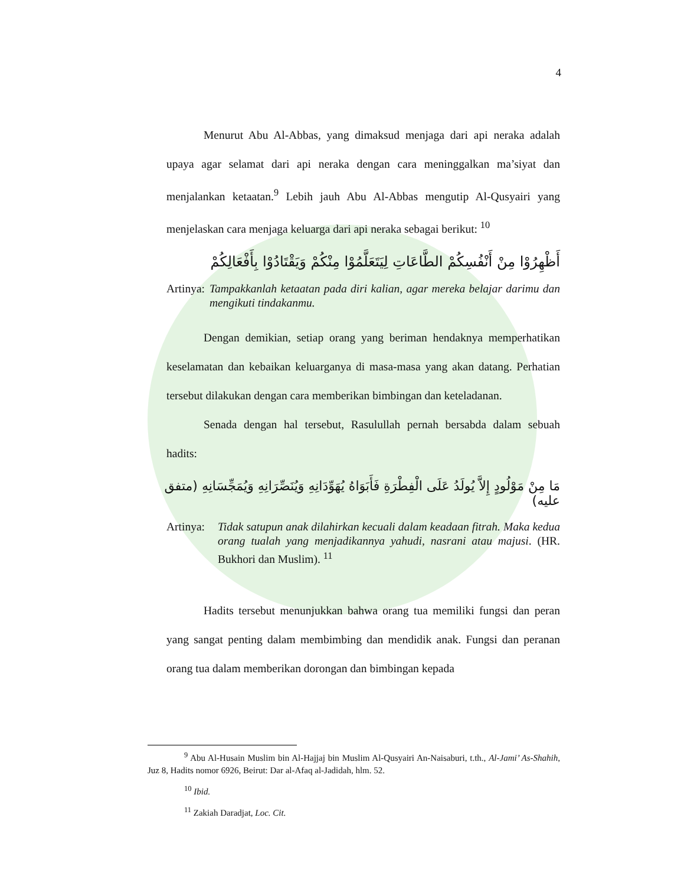4
Menurut Abu Al-Abbas, yang dimaksud menjaga dari api neraka adalah upaya agar selamat dari api neraka dengan cara meninggalkan ma’siyat dan menjalankan ketaatan.<sup>9</sup> Lebih jauh Abu Al-Abbas mengutip Al-Qusyairi yang menjelaskan cara menjaga keluarga dari api neraka sebagai berikut: <sup>10</sup>
أَظْهِرُوْا مِنْ أَنْفُسِكُمْ الطَّاعَاتِ لِيَتَعَلَّمُوْا مِنْكُمْ وَيَقْتَادُوْا بِأَفْعَالِكُمْ
Artinya: Tampakkanlah ketaatan pada diri kalian, agar mereka belajar darimu dan mengikuti tindakanmu.
Dengan demikian, setiap orang yang beriman hendaknya memperhatikan keselamatan dan kebaikan keluarganya di masa-masa yang akan datang. Perhatian tersebut dilakukan dengan cara memberikan bimbingan dan keteladanan.
Senada dengan hal tersebut, Rasulullah pernah bersabda dalam sebuah hadits:
مَا مِنْ مَوْلُودٍ إِلاَّ يُولَدُ عَلَى الْفِطْرَةِ فَأَبَوَاهُ يُهَوِّدَانِهِ وَيُنَصِّرَانِهِ وَيُمَجِّسَانِهِ (متفق عليه)
Artinya: Tidak satupun anak dilahirkan kecuali dalam keadaan fitrah. Maka kedua orang tualah yang menjadikannya yahudi, nasrani atau majusi. (HR. Bukhori dan Muslim). <sup>11</sup>
Hadits tersebut menunjukkan bahwa orang tua memiliki fungsi dan peran yang sangat penting dalam membimbing dan mendidik anak. Fungsi dan peranan orang tua dalam memberikan dorongan dan bimbingan kepada
<sup>9</sup> Abu Al-Husain Muslim bin Al-Hajjaj bin Muslim Al-Qusyairi An-Naisaburi, t.th., Al-Jami’ As-Shahih, Juz 8, Hadits nomor 6926, Beirut: Dar al-Afaq al-Jadidah, hlm. 52.
<sup>10</sup> Ibid.
<sup>11</sup> Zakiah Daradjat, Loc. Cit.